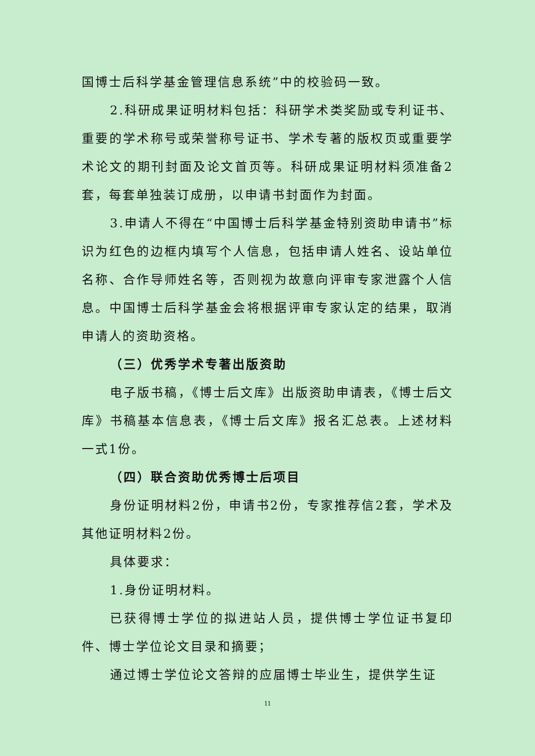国博士后科学基金管理信息系统”中的校验码一致。
2.科研成果证明材料包括：科研学术类奖励或专利证书、重要的学术称号或荣誉称号证书、学术专著的版权页或重要学术论文的期刊封面及论文首页等。科研成果证明材料须准备2套，每套单独装订成册，以申请书封面作为封面。
3.申请人不得在“中国博士后科学基金特别资助申请书”标识为红色的边框内填写个人信息，包括申请人姓名、设站单位名称、合作导师姓名等，否则视为故意向评审专家泄露个人信息。中国博士后科学基金会将根据评审专家认定的结果，取消申请人的资助资格。
（三）优秀学术专著出版资助
电子版书稿，《博士后文库》出版资助申请表，《博士后文库》书稿基本信息表，《博士后文库》报名汇总表。上述材料一式1份。
（四）联合资助优秀博士后项目
身份证明材料2份，申请书2份，专家推荐信2套，学术及其他证明材料2份。
具体要求：
1.身份证明材料。
已获得博士学位的拟进站人员，提供博士学位证书复印件、博士学位论文目录和摘要；
通过博士学位论文答辩的应届博士毕业生，提供学生证
11